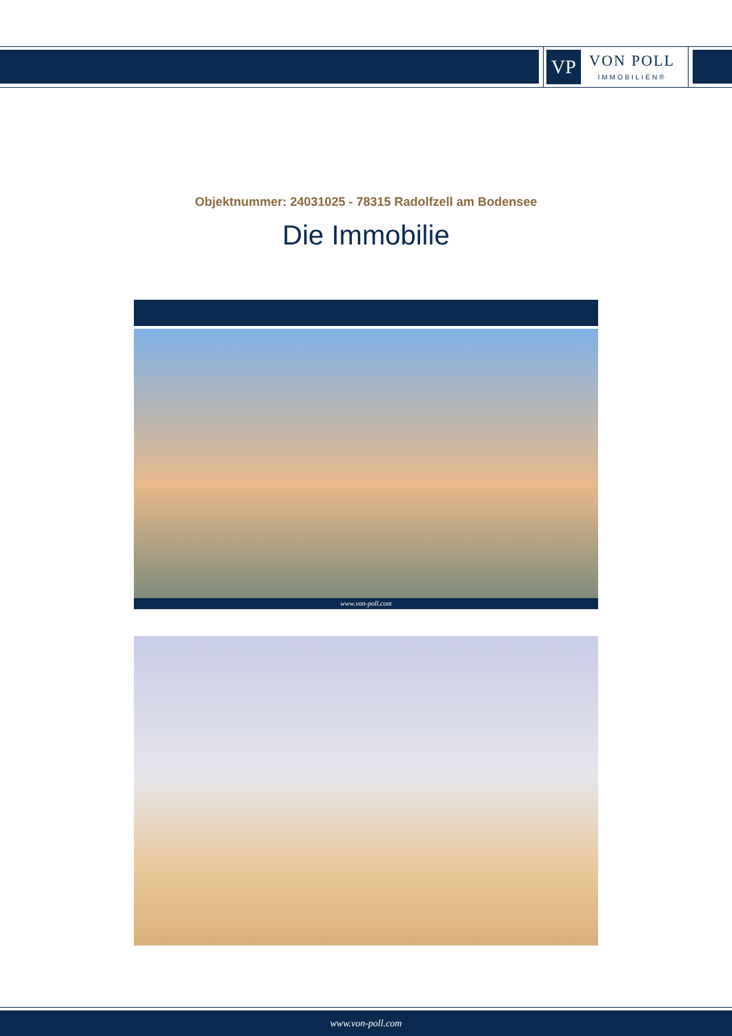VP
VON POLL
IMMOBILIEN®
Objektnummer: 24031025 - 78315 Radolfzell am Bodensee
Die Immobilie
www.von-poll.com
www.von-poll.com